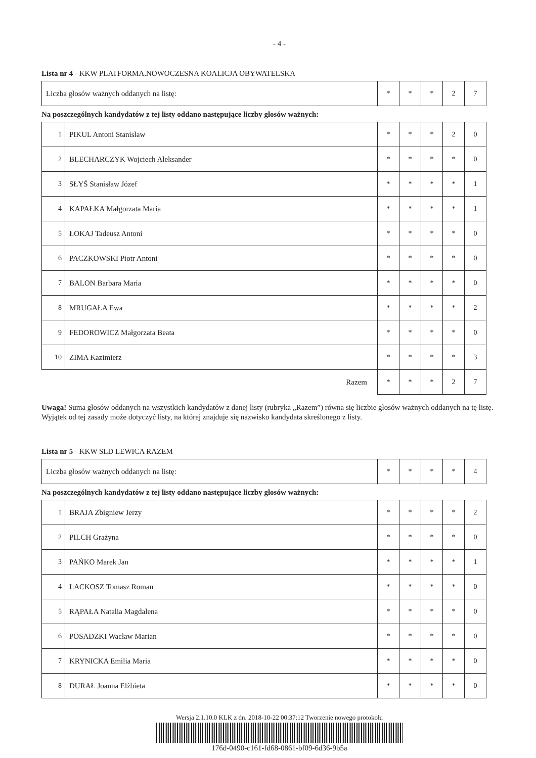- 4 -
Lista nr 4 - KKW PLATFORMA.NOWOCZESNA KOALICJA OBYWATELSKA
| Liczba głosów ważnych oddanych na listę: | * | * | * | 2 | 7 |
Na poszczególnych kandydatów z tej listy oddano następujące liczby głosów ważnych:
| 1 | PIKUL Antoni Stanisław | * | * | * | 2 | 0 |
| 2 | BLECHARCZYK Wojciech Aleksander | * | * | * | * | 0 |
| 3 | SŁYŚ Stanisław Józef | * | * | * | * | 1 |
| 4 | KAPAŁKA Małgorzata Maria | * | * | * | * | 1 |
| 5 | ŁOKAJ Tadeusz Antoni | * | * | * | * | 0 |
| 6 | PACZKOWSKI Piotr Antoni | * | * | * | * | 0 |
| 7 | BALON Barbara Maria | * | * | * | * | 0 |
| 8 | MRUGAŁA Ewa | * | * | * | * | 2 |
| 9 | FEDOROWICZ Małgorzata Beata | * | * | * | * | 0 |
| 10 | ZIMA Kazimierz | * | * | * | * | 3 |
| Razem | | * | * | * | 2 | 7 |
Uwaga! Suma głosów oddanych na wszystkich kandydatów z danej listy (rubryka „Razem”) równa się liczbie głosów ważnych oddanych na tę listę. Wyjątek od tej zasady może dotyczyć listy, na której znajduje się nazwisko kandydata skreślonego z listy.
Lista nr 5 - KKW SLD LEWICA RAZEM
| Liczba głosów ważnych oddanych na listę: | * | * | * | * | 4 |
Na poszczególnych kandydatów z tej listy oddano następujące liczby głosów ważnych:
| 1 | BRAJA Zbigniew Jerzy | * | * | * | * | 2 |
| 2 | PILCH Grażyna | * | * | * | * | 0 |
| 3 | PAŃKO Marek Jan | * | * | * | * | 1 |
| 4 | LACKOSZ Tomasz Roman | * | * | * | * | 0 |
| 5 | RĄPAŁA Natalia Magdalena | * | * | * | * | 0 |
| 6 | POSADZKI Wacław Marian | * | * | * | * | 0 |
| 7 | KRYNICKA Emilia Maria | * | * | * | * | 0 |
| 8 | DURAŁ Joanna Elżbieta | * | * | * | * | 0 |
Wersja 2.1.10.0 KLK z dn. 2018-10-22 00:37:12 Tworzenie nowego protokołu
176d-0490-c161-fd68-0861-bf09-6d36-9b5a